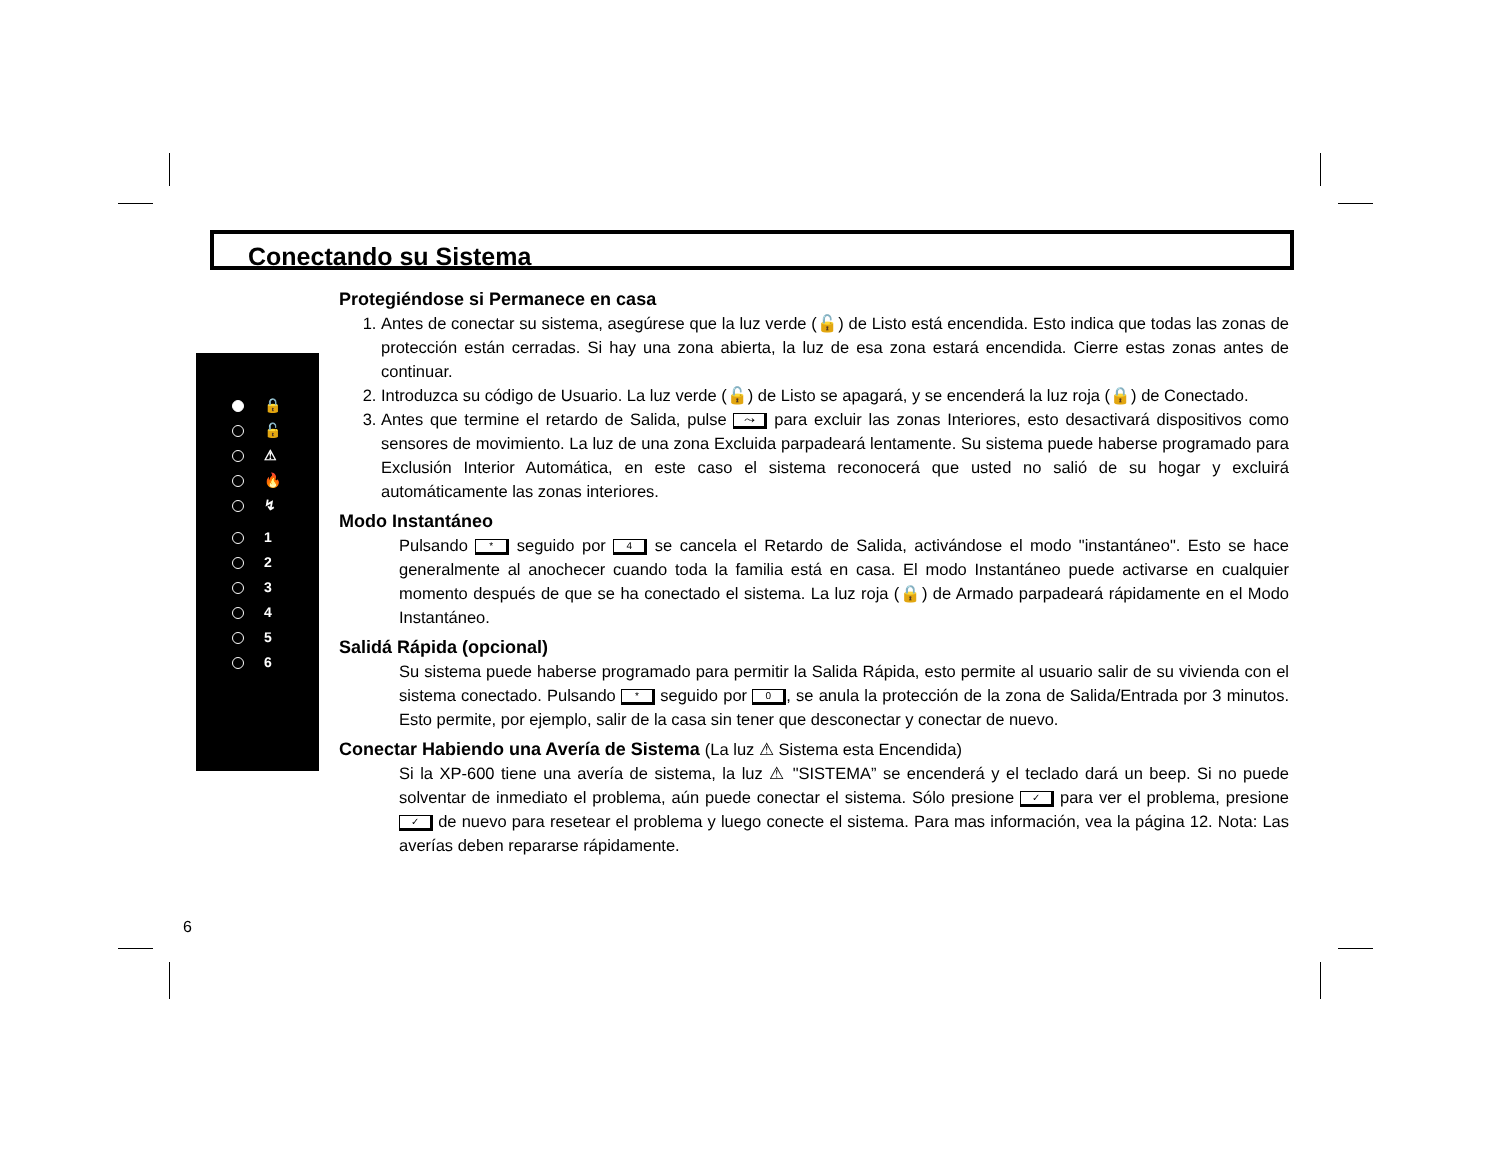Conectando su Sistema
🔒
🔓
⚠
🔥
↯
1
2
3
4
5
6
Protegiéndose si Permanece en casa
1. Antes de conectar su sistema, asegúrese que la luz verde (🔓) de Listo está encendida. Esto indica que todas las zonas de protección están cerradas. Si hay una zona abierta, la luz de esa zona estará encendida. Cierre estas zonas antes de continuar.
2. Introduzca su código de Usuario. La luz verde (🔓) de Listo se apagará, y se encenderá la luz roja (🔒) de Conectado.
3. Antes que termine el retardo de Salida, pulse ⤳ para excluir las zonas Interiores, esto desactivará dispositivos como sensores de movimiento. La luz de una zona Excluida parpadeará lentamente. Su sistema puede haberse programado para Exclusión Interior Automática, en este caso el sistema reconocerá que usted no salió de su hogar y excluirá automáticamente las zonas interiores.
Modo Instantáneo
Pulsando * seguido por 4 se cancela el Retardo de Salida, activándose el modo "instantáneo". Esto se hace generalmente al anochecer cuando toda la familia está en casa. El modo Instantáneo puede activarse en cualquier momento después de que se ha conectado el sistema. La luz roja (🔒) de Armado parpadeará rápidamente en el Modo Instantáneo.
Salidá Rápida (opcional)
Su sistema puede haberse programado para permitir la Salida Rápida, esto permite al usuario salir de su vivienda con el sistema conectado. Pulsando * seguido por 0, se anula la protección de la zona de Salida/Entrada por 3 minutos. Esto permite, por ejemplo, salir de la casa sin tener que desconectar y conectar de nuevo.
Conectar Habiendo una Avería de Sistema (La luz ⚠ Sistema esta Encendida)
Si la XP-600 tiene una avería de sistema, la luz ⚠ "SISTEMA” se encenderá y el teclado dará un beep. Si no puede solventar de inmediato el problema, aún puede conectar el sistema. Sólo presione ✓ para ver el problema, presione ✓ de nuevo para resetear el problema y luego conecte el sistema. Para mas información, vea la página 12. Nota: Las averías deben repararse rápidamente.
6